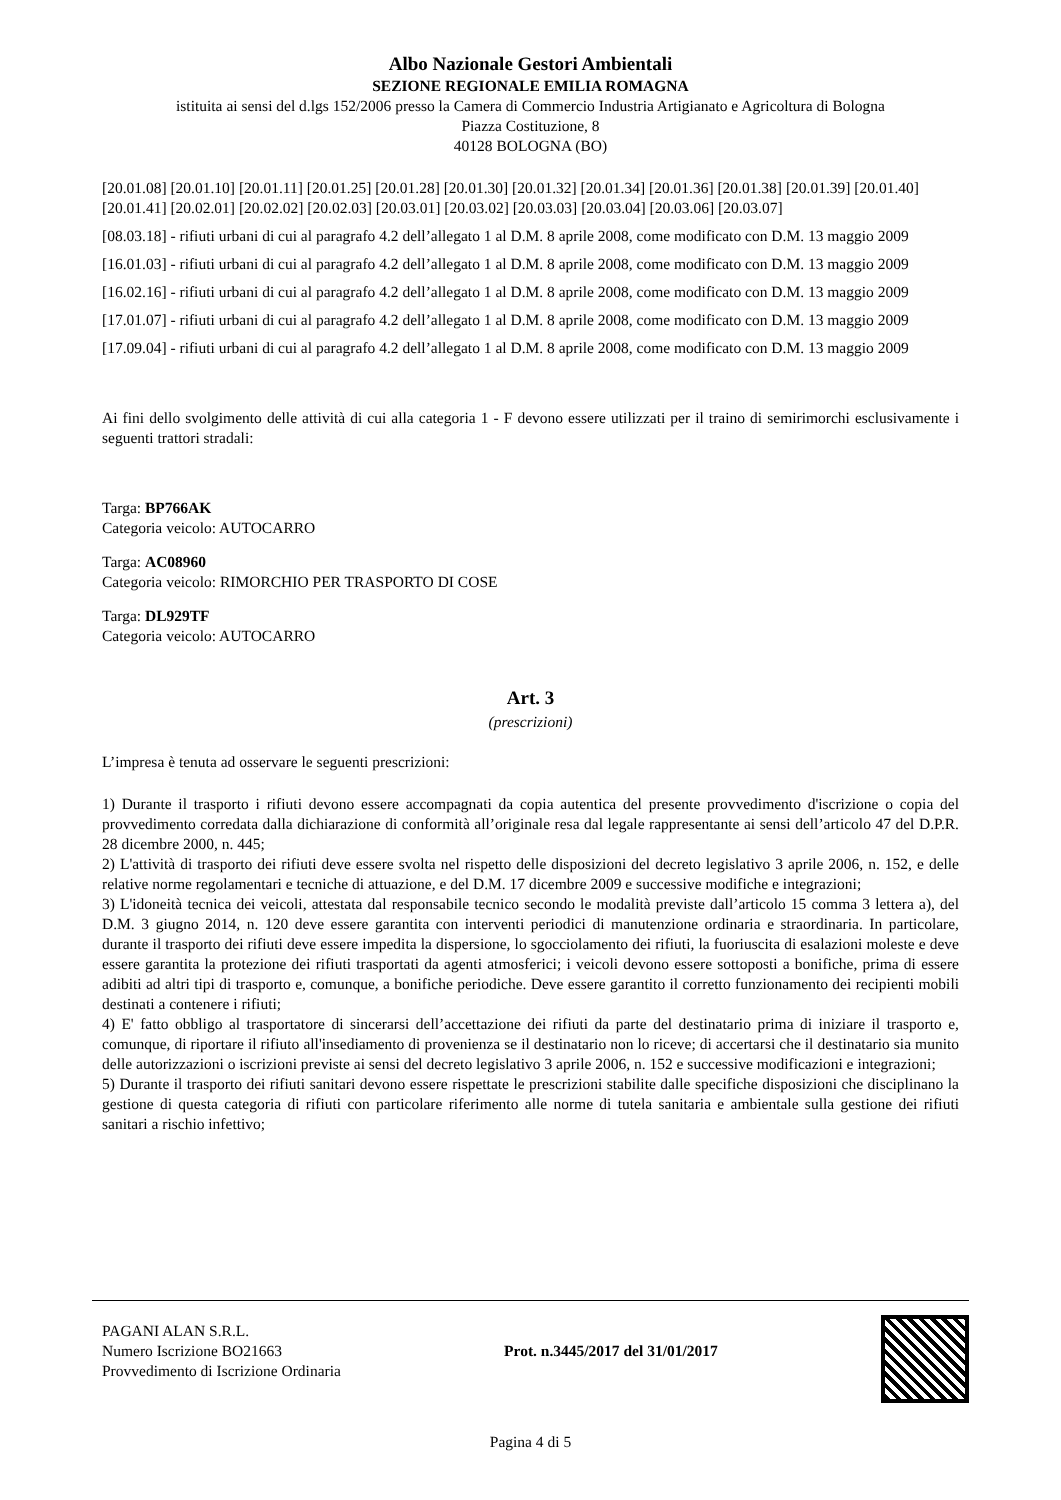Albo Nazionale Gestori Ambientali
SEZIONE REGIONALE EMILIA ROMAGNA
istituita ai sensi del d.lgs 152/2006 presso la Camera di Commercio Industria Artigianato e Agricoltura di Bologna
Piazza Costituzione, 8
40128 BOLOGNA (BO)
[20.01.08] [20.01.10] [20.01.11] [20.01.25] [20.01.28] [20.01.30] [20.01.32] [20.01.34] [20.01.36] [20.01.38] [20.01.39] [20.01.40] [20.01.41] [20.02.01] [20.02.02] [20.02.03] [20.03.01] [20.03.02] [20.03.03] [20.03.04] [20.03.06] [20.03.07]
[08.03.18] - rifiuti urbani di cui al paragrafo 4.2 dell’allegato 1 al D.M. 8 aprile 2008, come modificato con D.M. 13 maggio 2009
[16.01.03] - rifiuti urbani di cui al paragrafo 4.2 dell’allegato 1 al D.M. 8 aprile 2008, come modificato con D.M. 13 maggio 2009
[16.02.16] - rifiuti urbani di cui al paragrafo 4.2 dell’allegato 1 al D.M. 8 aprile 2008, come modificato con D.M. 13 maggio 2009
[17.01.07] - rifiuti urbani di cui al paragrafo 4.2 dell’allegato 1 al D.M. 8 aprile 2008, come modificato con D.M. 13 maggio 2009
[17.09.04] - rifiuti urbani di cui al paragrafo 4.2 dell’allegato 1 al D.M. 8 aprile 2008, come modificato con D.M. 13 maggio 2009
Ai fini dello svolgimento delle attività di cui alla categoria 1 - F devono essere utilizzati per il traino di semirimorchi esclusivamente i seguenti trattori stradali:
Targa: BP766AK
Categoria veicolo: AUTOCARRO
Targa: AC08960
Categoria veicolo: RIMORCHIO PER TRASPORTO DI COSE
Targa: DL929TF
Categoria veicolo: AUTOCARRO
Art. 3
(prescrizioni)
L’impresa è tenuta ad osservare le seguenti prescrizioni:
1) Durante il trasporto i rifiuti devono essere accompagnati da copia autentica del presente provvedimento d'iscrizione o copia del provvedimento corredata dalla dichiarazione di conformità all’originale resa dal legale rappresentante ai sensi dell’articolo 47 del D.P.R. 28 dicembre 2000, n. 445;
2) L'attività di trasporto dei rifiuti deve essere svolta nel rispetto delle disposizioni del decreto legislativo 3 aprile 2006, n. 152, e delle relative norme regolamentari e tecniche di attuazione, e del D.M. 17 dicembre 2009 e successive modifiche e integrazioni;
3) L'idoneità tecnica dei veicoli, attestata dal responsabile tecnico secondo le modalità previste dall’articolo 15 comma 3 lettera a), del D.M. 3 giugno 2014, n. 120 deve essere garantita con interventi periodici di manutenzione ordinaria e straordinaria. In particolare, durante il trasporto dei rifiuti deve essere impedita la dispersione, lo sgocciolamento dei rifiuti, la fuoriuscita di esalazioni moleste e deve essere garantita la protezione dei rifiuti trasportati da agenti atmosferici; i veicoli devono essere sottoposti a bonifiche, prima di essere adibiti ad altri tipi di trasporto e, comunque, a bonifiche periodiche. Deve essere garantito il corretto funzionamento dei recipienti mobili destinati a contenere i rifiuti;
4) E' fatto obbligo al trasportatore di sincerarsi dell’accettazione dei rifiuti da parte del destinatario prima di iniziare il trasporto e, comunque, di riportare il rifiuto all'insediamento di provenienza se il destinatario non lo riceve; di accertarsi che il destinatario sia munito delle autorizzazioni o iscrizioni previste ai sensi del decreto legislativo 3 aprile 2006, n. 152 e successive modificazioni e integrazioni;
5) Durante il trasporto dei rifiuti sanitari devono essere rispettate le prescrizioni stabilite dalle specifiche disposizioni che disciplinano la gestione di questa categoria di rifiuti con particolare riferimento alle norme di tutela sanitaria e ambientale sulla gestione dei rifiuti sanitari a rischio infettivo;
PAGANI ALAN S.R.L.
Numero Iscrizione BO21663
Provvedimento di Iscrizione Ordinaria
Prot. n.3445/2017 del 31/01/2017
Pagina 4 di 5